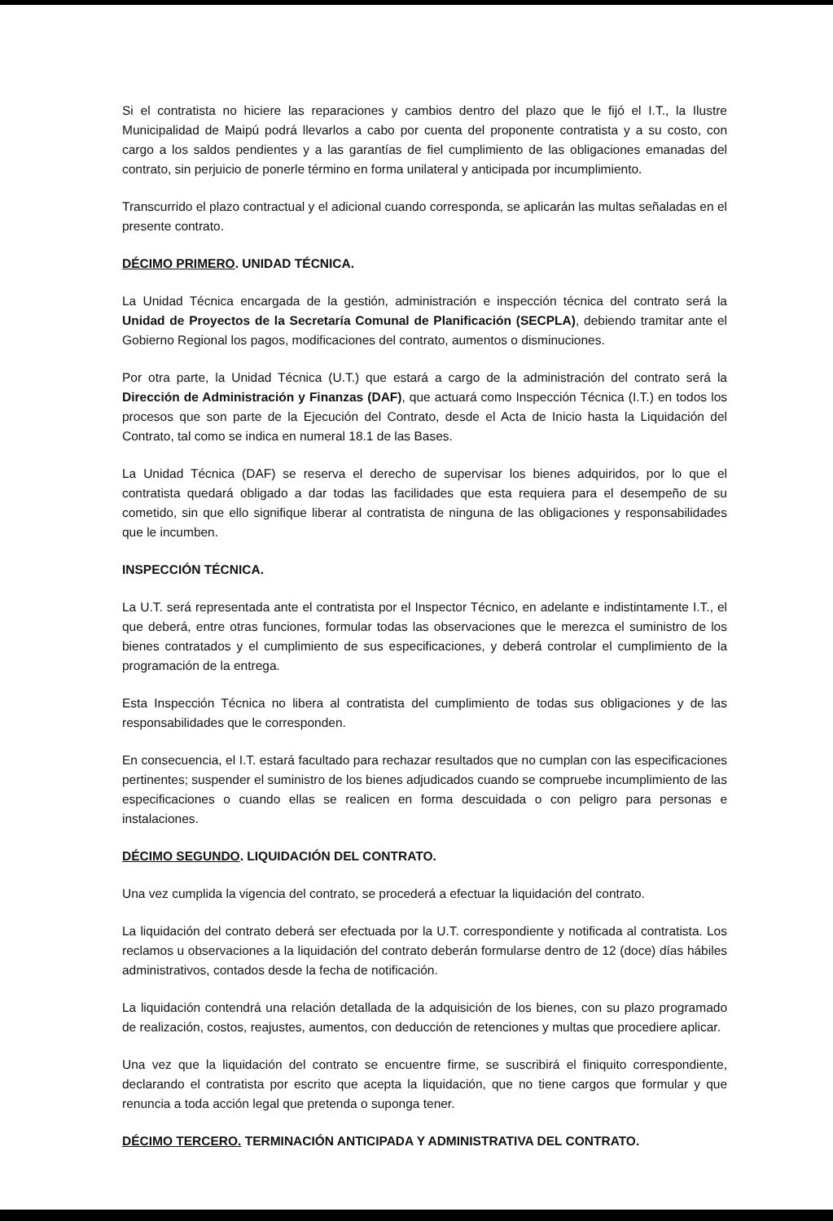Si el contratista no hiciere las reparaciones y cambios dentro del plazo que le fijó el I.T., la Ilustre Municipalidad de Maipú podrá llevarlos a cabo por cuenta del proponente contratista y a su costo, con cargo a los saldos pendientes y a las garantías de fiel cumplimiento de las obligaciones emanadas del contrato, sin perjuicio de ponerle término en forma unilateral y anticipada por incumplimiento.
Transcurrido el plazo contractual y el adicional cuando corresponda, se aplicarán las multas señaladas en el presente contrato.
DÉCIMO PRIMERO. UNIDAD TÉCNICA.
La Unidad Técnica encargada de la gestión, administración e inspección técnica del contrato será la Unidad de Proyectos de la Secretaría Comunal de Planificación (SECPLA), debiendo tramitar ante el Gobierno Regional los pagos, modificaciones del contrato, aumentos o disminuciones.
Por otra parte, la Unidad Técnica (U.T.) que estará a cargo de la administración del contrato será la Dirección de Administración y Finanzas (DAF), que actuará como Inspección Técnica (I.T.) en todos los procesos que son parte de la Ejecución del Contrato, desde el Acta de Inicio hasta la Liquidación del Contrato, tal como se indica en numeral 18.1 de las Bases.
La Unidad Técnica (DAF) se reserva el derecho de supervisar los bienes adquiridos, por lo que el contratista quedará obligado a dar todas las facilidades que esta requiera para el desempeño de su cometido, sin que ello signifique liberar al contratista de ninguna de las obligaciones y responsabilidades que le incumben.
INSPECCIÓN TÉCNICA.
La U.T. será representada ante el contratista por el Inspector Técnico, en adelante e indistintamente I.T., el que deberá, entre otras funciones, formular todas las observaciones que le merezca el suministro de los bienes contratados y el cumplimiento de sus especificaciones, y deberá controlar el cumplimiento de la programación de la entrega.
Esta Inspección Técnica no libera al contratista del cumplimiento de todas sus obligaciones y de las responsabilidades que le corresponden.
En consecuencia, el I.T. estará facultado para rechazar resultados que no cumplan con las especificaciones pertinentes; suspender el suministro de los bienes adjudicados cuando se compruebe incumplimiento de las especificaciones o cuando ellas se realicen en forma descuidada o con peligro para personas e instalaciones.
DÉCIMO SEGUNDO. LIQUIDACIÓN DEL CONTRATO.
Una vez cumplida la vigencia del contrato, se procederá a efectuar la liquidación del contrato.
La liquidación del contrato deberá ser efectuada por la U.T. correspondiente y notificada al contratista. Los reclamos u observaciones a la liquidación del contrato deberán formularse dentro de 12 (doce) días hábiles administrativos, contados desde la fecha de notificación.
La liquidación contendrá una relación detallada de la adquisición de los bienes, con su plazo programado de realización, costos, reajustes, aumentos, con deducción de retenciones y multas que procediere aplicar.
Una vez que la liquidación del contrato se encuentre firme, se suscribirá el finiquito correspondiente, declarando el contratista por escrito que acepta la liquidación, que no tiene cargos que formular y que renuncia a toda acción legal que pretenda o suponga tener.
DÉCIMO TERCERO. TERMINACIÓN ANTICIPADA Y ADMINISTRATIVA DEL CONTRATO.